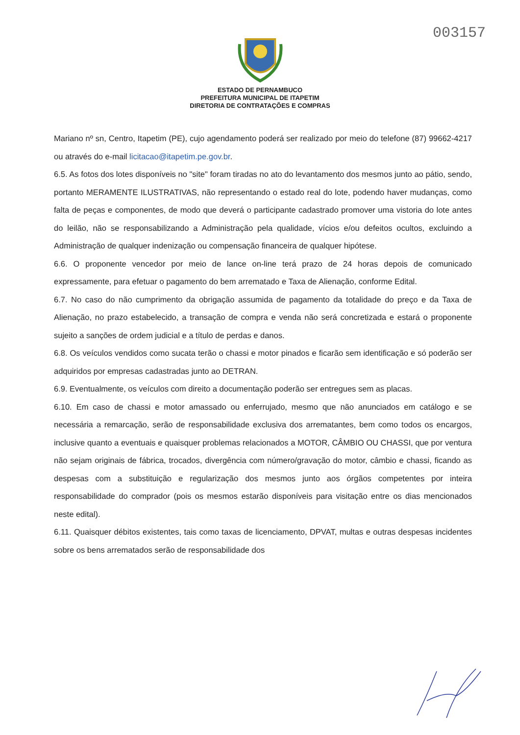003157
ESTADO DE PERNAMBUCO
PREFEITURA MUNICIPAL DE ITAPETIM
DIRETORIA DE CONTRATAÇÕES E COMPRAS
Mariano nº sn, Centro, Itapetim (PE), cujo agendamento poderá ser realizado por meio do telefone (87) 99662-4217 ou através do e-mail licitacao@itapetim.pe.gov.br.
6.5. As fotos dos lotes disponíveis no "site" foram tiradas no ato do levantamento dos mesmos junto ao pátio, sendo, portanto MERAMENTE ILUSTRATIVAS, não representando o estado real do lote, podendo haver mudanças, como falta de peças e componentes, de modo que deverá o participante cadastrado promover uma vistoria do lote antes do leilão, não se responsabilizando a Administração pela qualidade, vícios e/ou defeitos ocultos, excluindo a Administração de qualquer indenização ou compensação financeira de qualquer hipótese.
6.6. O proponente vencedor por meio de lance on-line terá prazo de 24 horas depois de comunicado expressamente, para efetuar o pagamento do bem arrematado e Taxa de Alienação, conforme Edital.
6.7. No caso do não cumprimento da obrigação assumida de pagamento da totalidade do preço e da Taxa de Alienação, no prazo estabelecido, a transação de compra e venda não será concretizada e estará o proponente sujeito a sanções de ordem judicial e a título de perdas e danos.
6.8. Os veículos vendidos como sucata terão o chassi e motor pinados e ficarão sem identificação e só poderão ser adquiridos por empresas cadastradas junto ao DETRAN.
6.9. Eventualmente, os veículos com direito a documentação poderão ser entregues sem as placas.
6.10. Em caso de chassi e motor amassado ou enferrujado, mesmo que não anunciados em catálogo e se necessária a remarcação, serão de responsabilidade exclusiva dos arrematantes, bem como todos os encargos, inclusive quanto a eventuais e quaisquer problemas relacionados a MOTOR, CÂMBIO OU CHASSI, que por ventura não sejam originais de fábrica, trocados, divergência com número/gravação do motor, câmbio e chassi, ficando as despesas com a substituição e regularização dos mesmos junto aos órgãos competentes por inteira responsabilidade do comprador (pois os mesmos estarão disponíveis para visitação entre os dias mencionados neste edital).
6.11. Quaisquer débitos existentes, tais como taxas de licenciamento, DPVAT, multas e outras despesas incidentes sobre os bens arrematados serão de responsabilidade dos